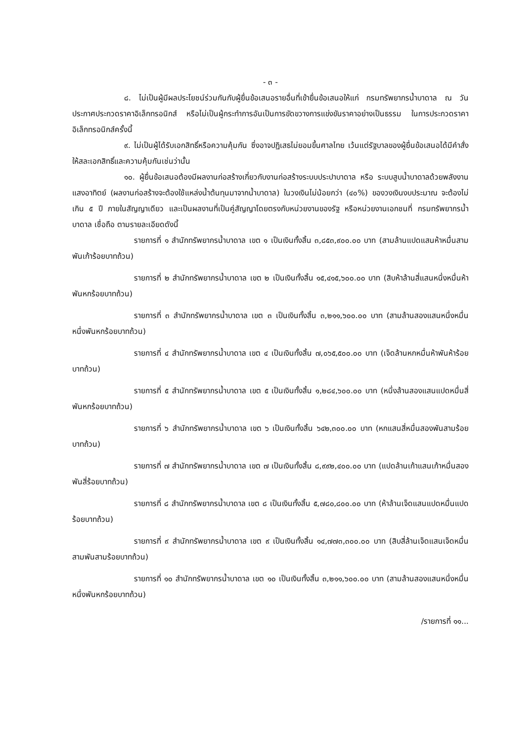- ๓ -
๘. ไม่เป็นผู้มีผลประโยชน์ร่วมกันกับผู้ยื่นข้อเสนอรายอื่นที่เข้ายื่นข้อเสนอให้แก่ กรมทรัพยากรน้ำบาดาล ณ วันประกาศประกวดราคาอิเล็กทรอนิกส์ หรือไม่เป็นผู้กระทำการอันเป็นการขัดขวางการแข่งขันราคาอย่างเป็นธรรม ในการประกวดราคาอิเล็กทรอนิกส์ครั้งนี้
๙. ไม่เป็นผู้ได้รับเอกสิทธิ์หรือความคุ้มกัน ซึ่งอาจปฏิเสธไม่ยอมขึ้นศาลไทย เว้นแต่รัฐบาลของผู้ยื่นข้อเสนอได้มีคำสั่งให้สละเอกสิทธิ์และความคุ้มกันเช่นว่านั้น
๑๐. ผู้ยื่นข้อเสนอต้องมีผลงานก่อสร้างเกี่ยวกับงานก่อสร้างระบบประปาบาดาล หรือ ระบบสูบน้ำบาดาลด้วยพลังงานแสงอาทิตย์ (ผลงานก่อสร้างจะต้องใช้แหล่งน้ำต้นทุนมาจากน้ำบาดาล) ในวงเงินไม่น้อยกว่า (๔๐%) ของวงเงินงบประมาณ จะต้องไม่เกิน ๕ ปี ภายในสัญญาเดียว และเป็นผลงานที่เป็นคู่สัญญาโดยตรงกับหน่วยงานของรัฐ หรือหน่วยงานเอกชนที่ กรมทรัพยากรน้ำบาดาล เชื่อถือ ตามรายละเอียดดังนี้
รายการที่ ๑ สำนักทรัพยากรน้ำบาดาล เขต ๑ เป็นเงินทั้งสิ้น ๓,๘๕๓,๙๐๐.๐๐ บาท (สามล้านแปดแสนห้าหมื่นสามพันเก้าร้อยบาทถ้วน)
รายการที่ ๒ สำนักทรัพยากรน้ำบาดาล เขต ๒ เป็นเงินทั้งสิ้น ๑๕,๔๑๕,๖๐๐.๐๐ บาท (สิบห้าล้านสี่แสนหนึ่งหมื่นห้าพันหกร้อยบาทถ้วน)
รายการที่ ๓ สำนักทรัพยากรน้ำบาดาล เขต ๓ เป็นเงินทั้งสิ้น ๓,๒๑๑,๖๐๐.๐๐ บาท (สามล้านสองแสนหนึ่งหมื่นหนึ่งพันหกร้อยบาทถ้วน)
รายการที่ ๔ สำนักทรัพยากรน้ำบาดาล เขต ๔ เป็นเงินทั้งสิ้น ๗,๐๖๕,๕๐๐.๐๐ บาท (เจ็ดล้านหกหมื่นห้าพันห้าร้อยบาทถ้วน)
รายการที่ ๕ สำนักทรัพยากรน้ำบาดาล เขต ๕ เป็นเงินทั้งสิ้น ๑,๒๘๔,๖๐๐.๐๐ บาท (หนึ่งล้านสองแสนแปดหมื่นสี่พันหกร้อยบาทถ้วน)
รายการที่ ๖ สำนักทรัพยากรน้ำบาดาล เขต ๖ เป็นเงินทั้งสิ้น ๖๔๒,๓๐๐.๐๐ บาท (หกแสนสี่หมื่นสองพันสามร้อยบาทถ้วน)
รายการที่ ๗ สำนักทรัพยากรน้ำบาดาล เขต ๗ เป็นเงินทั้งสิ้น ๘,๙๙๒,๔๐๐.๐๐ บาท (แปดล้านเก้าแสนเก้าหมื่นสองพันสี่ร้อยบาทถ้วน)
รายการที่ ๘ สำนักทรัพยากรน้ำบาดาล เขต ๘ เป็นเงินทั้งสิ้น ๕,๗๘๐,๘๐๐.๐๐ บาท (ห้าล้านเจ็ดแสนแปดหมื่นแปดร้อยบาทถ้วน)
รายการที่ ๙ สำนักทรัพยากรน้ำบาดาล เขต ๙ เป็นเงินทั้งสิ้น ๑๔,๗๗๓,๓๐๐.๐๐ บาท (สิบสี่ล้านเจ็ดแสนเจ็ดหมื่นสามพันสามร้อยบาทถ้วน)
รายการที่ ๑๐ สำนักทรัพยากรน้ำบาดาล เขต ๑๐ เป็นเงินทั้งสิ้น ๓,๒๑๑,๖๐๐.๐๐ บาท (สามล้านสองแสนหนึ่งหมื่นหนึ่งพันหกร้อยบาทถ้วน)
/รายการที่ ๑๑...